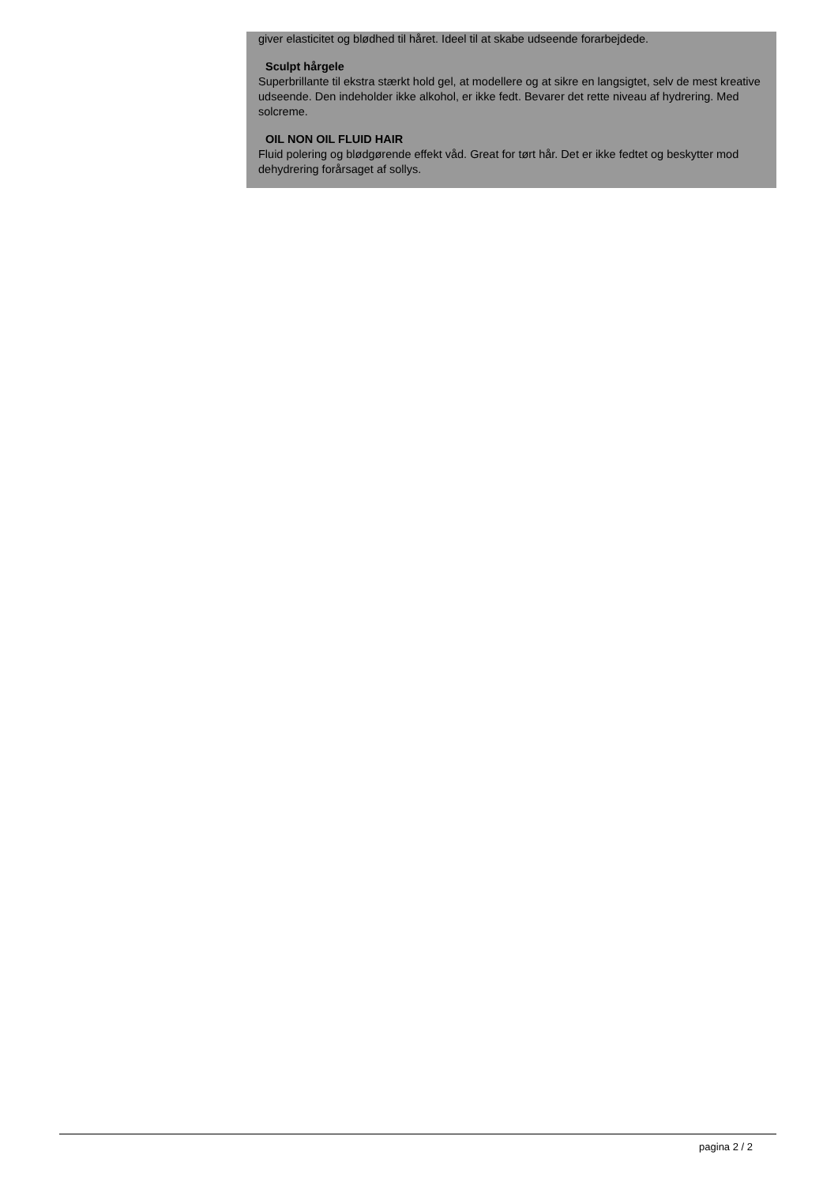giver elasticitet og blødhed til håret. Ideel til at skabe udseende forarbejdede.
Sculpt hårgele
Superbrillante til ekstra stærkt hold gel, at modellere og at sikre en langsigtet, selv de mest kreative udseende. Den indeholder ikke alkohol, er ikke fedt. Bevarer det rette niveau af hydrering. Med solcreme.
OIL NON OIL FLUID HAIR
Fluid polering og blødgørende effekt våd. Great for tørt hår. Det er ikke fedtet og beskytter mod dehydrering forårsaget af sollys.
pagina 2 / 2